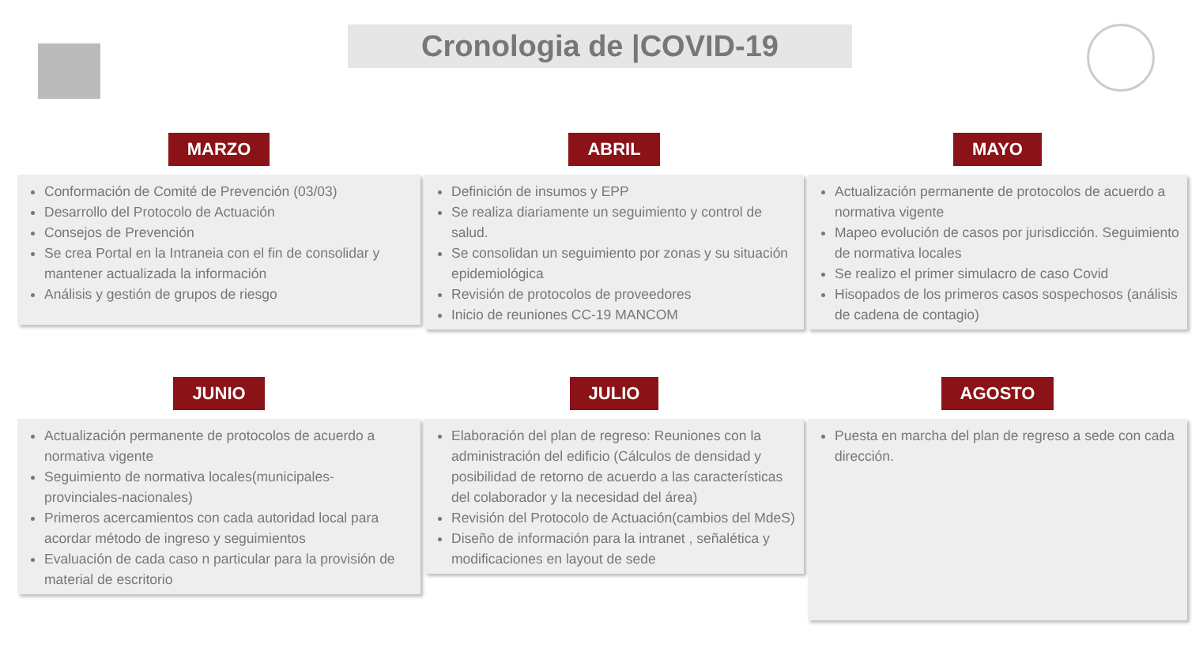Cronologia de |COVID-19
MARZO
Conformación de Comité de Prevención (03/03)
Desarrollo del Protocolo de Actuación
Consejos de Prevención
Se crea Portal en la Intraneia con el fin de consolidar y mantener actualizada la información
Análisis y gestión de grupos de riesgo
ABRIL
Definición de insumos y EPP
Se realiza diariamente un seguimiento y control de salud.
Se consolidan un seguimiento por zonas y su situación epidemiológica
Revisión de protocolos de proveedores
Inicio de reuniones CC-19 MANCOM
MAYO
Actualización permanente de protocolos de acuerdo a normativa vigente
Mapeo evolución de casos por jurisdicción. Seguimiento de normativa locales
Se realizo el primer simulacro de caso Covid
Hisopados de los primeros casos sospechosos (análisis de cadena de contagio)
JUNIO
Actualización permanente de protocolos de acuerdo a normativa vigente
Seguimiento de normativa locales(municipales- provinciales-nacionales)
Primeros acercamientos con cada autoridad local para acordar método de ingreso y seguimientos
Evaluación de cada caso n particular para la provisión de material de escritorio
JULIO
Elaboración del plan de regreso: Reuniones con la administración del edificio (Cálculos de densidad y posibilidad de retorno de acuerdo a las características del colaborador y la necesidad del área)
Revisión del Protocolo de Actuación(cambios del MdeS)
Diseño de información para la intranet , señalética y modificaciones en layout de sede
AGOSTO
Puesta en marcha del plan de regreso a sede con cada dirección.